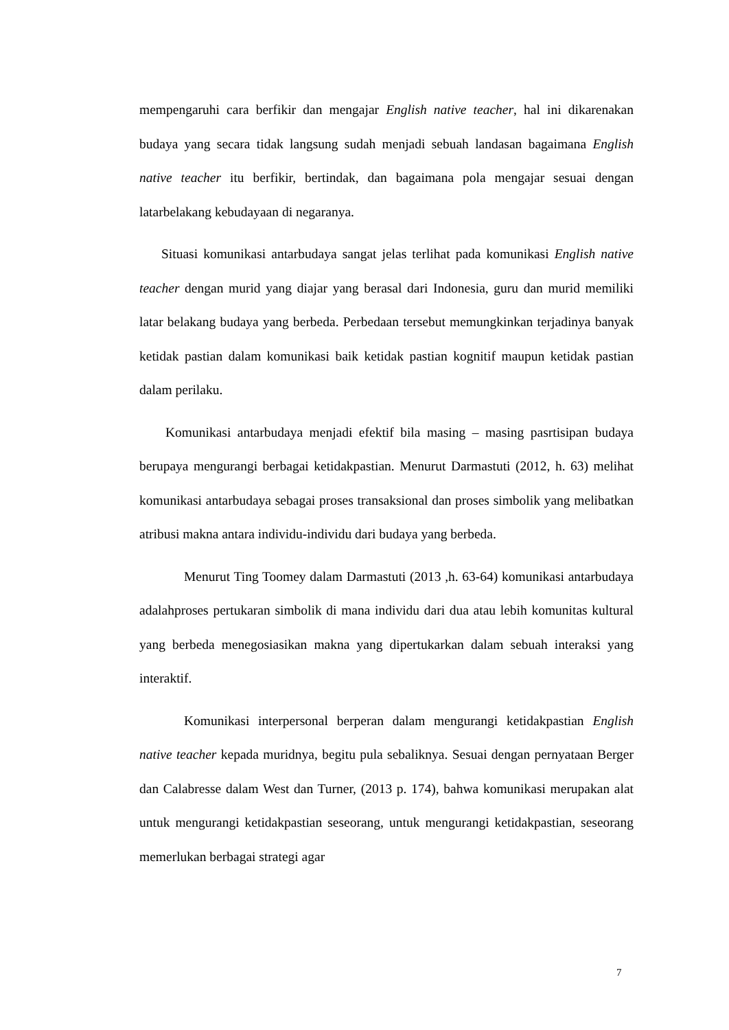mempengaruhi cara berfikir dan mengajar English native teacher, hal ini dikarenakan budaya yang secara tidak langsung sudah menjadi sebuah landasan bagaimana English native teacher itu berfikir, bertindak, dan bagaimana pola mengajar sesuai dengan latarbelakang kebudayaan di negaranya.
Situasi komunikasi antarbudaya sangat jelas terlihat pada komunikasi English native teacher dengan murid yang diajar yang berasal dari Indonesia, guru dan murid memiliki latar belakang budaya yang berbeda. Perbedaan tersebut memungkinkan terjadinya banyak ketidak pastian dalam komunikasi baik ketidak pastian kognitif maupun ketidak pastian dalam perilaku.
Komunikasi antarbudaya menjadi efektif bila masing – masing pasrtisipan budaya berupaya mengurangi berbagai ketidakpastian. Menurut Darmastuti (2012, h. 63) melihat komunikasi antarbudaya sebagai proses transaksional dan proses simbolik yang melibatkan atribusi makna antara individu-individu dari budaya yang berbeda.
Menurut Ting Toomey dalam Darmastuti (2013 ,h. 63-64) komunikasi antarbudaya adalahproses pertukaran simbolik di mana individu dari dua atau lebih komunitas kultural yang berbeda menegosiasikan makna yang dipertukarkan dalam sebuah interaksi yang interaktif.
Komunikasi interpersonal berperan dalam mengurangi ketidakpastian English native teacher kepada muridnya, begitu pula sebaliknya. Sesuai dengan pernyataan Berger dan Calabresse dalam West dan Turner, (2013 p. 174), bahwa komunikasi merupakan alat untuk mengurangi ketidakpastian seseorang, untuk mengurangi ketidakpastian, seseorang memerlukan berbagai strategi agar
7